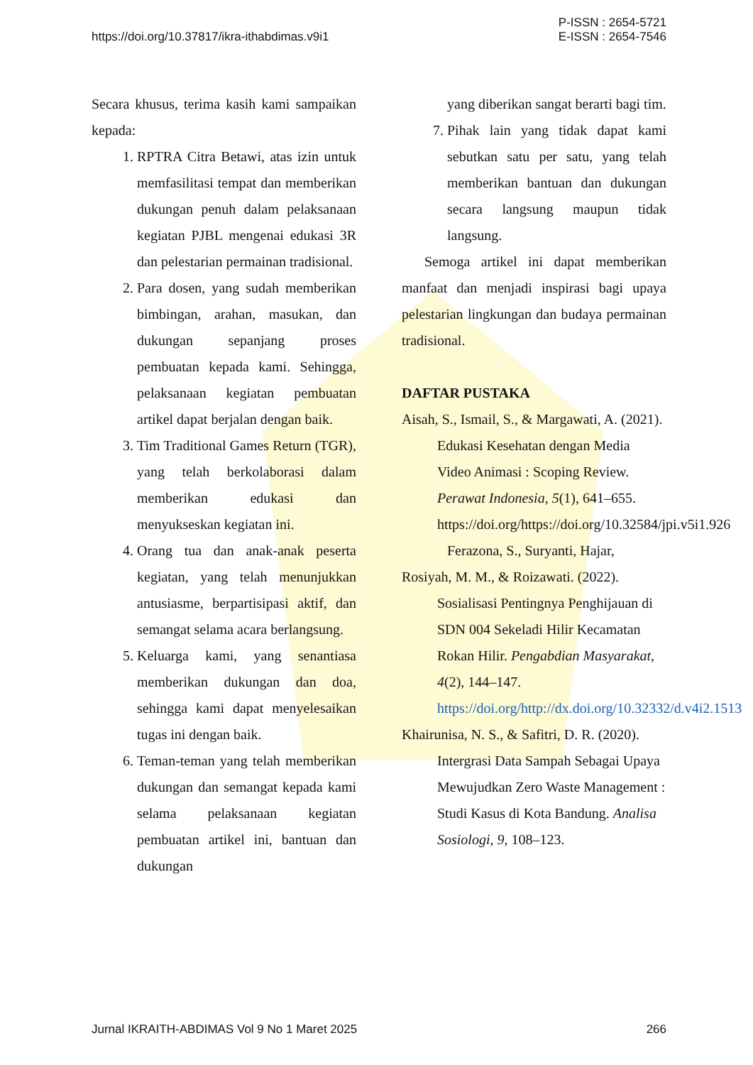https://doi.org/10.37817/ikra-ithabdimas.v9i1
P-ISSN : 2654-5721
E-ISSN : 2654-7546
Secara khusus, terima kasih kami sampaikan kepada:
1. RPTRA Citra Betawi, atas izin untuk memfasilitasi tempat dan memberikan dukungan penuh dalam pelaksanaan kegiatan PJBL mengenai edukasi 3R dan pelestarian permainan tradisional.
2. Para dosen, yang sudah memberikan bimbingan, arahan, masukan, dan dukungan sepanjang proses pembuatan kepada kami. Sehingga, pelaksanaan kegiatan pembuatan artikel dapat berjalan dengan baik.
3. Tim Traditional Games Return (TGR), yang telah berkolaborasi dalam memberikan edukasi dan menyukseskan kegiatan ini.
4. Orang tua dan anak-anak peserta kegiatan, yang telah menunjukkan antusiasme, berpartisipasi aktif, dan semangat selama acara berlangsung.
5. Keluarga kami, yang senantiasa memberikan dukungan dan doa, sehingga kami dapat menyelesaikan tugas ini dengan baik.
6. Teman-teman yang telah memberikan dukungan dan semangat kepada kami selama pelaksanaan kegiatan pembuatan artikel ini, bantuan dan dukungan
yang diberikan sangat berarti bagi tim.
7. Pihak lain yang tidak dapat kami sebutkan satu per satu, yang telah memberikan bantuan dan dukungan secara langsung maupun tidak langsung.
Semoga artikel ini dapat memberikan manfaat dan menjadi inspirasi bagi upaya pelestarian lingkungan dan budaya permainan tradisional.
DAFTAR PUSTAKA
Aisah, S., Ismail, S., & Margawati, A. (2021). Edukasi Kesehatan dengan Media Video Animasi : Scoping Review. Perawat Indonesia, 5(1), 641–655. https://doi.org/https://doi.org/10.32584/jpi.v5i1.926
Ferazona, S., Suryanti, Hajar,
Rosiyah, M. M., & Roizawati. (2022). Sosialisasi Pentingnya Penghijauan di SDN 004 Sekeladi Hilir Kecamatan Rokan Hilir. Pengabdian Masyarakat, 4(2), 144–147. https://doi.org/http://dx.doi.org/10.32332/d.v4i2.1513
Khairunisa, N. S., & Safitri, D. R. (2020). Intergrasi Data Sampah Sebagai Upaya Mewujudkan Zero Waste Management : Studi Kasus di Kota Bandung. Analisa Sosiologi, 9, 108–123.
Jurnal IKRAITH-ABDIMAS Vol 9 No 1 Maret 2025
266